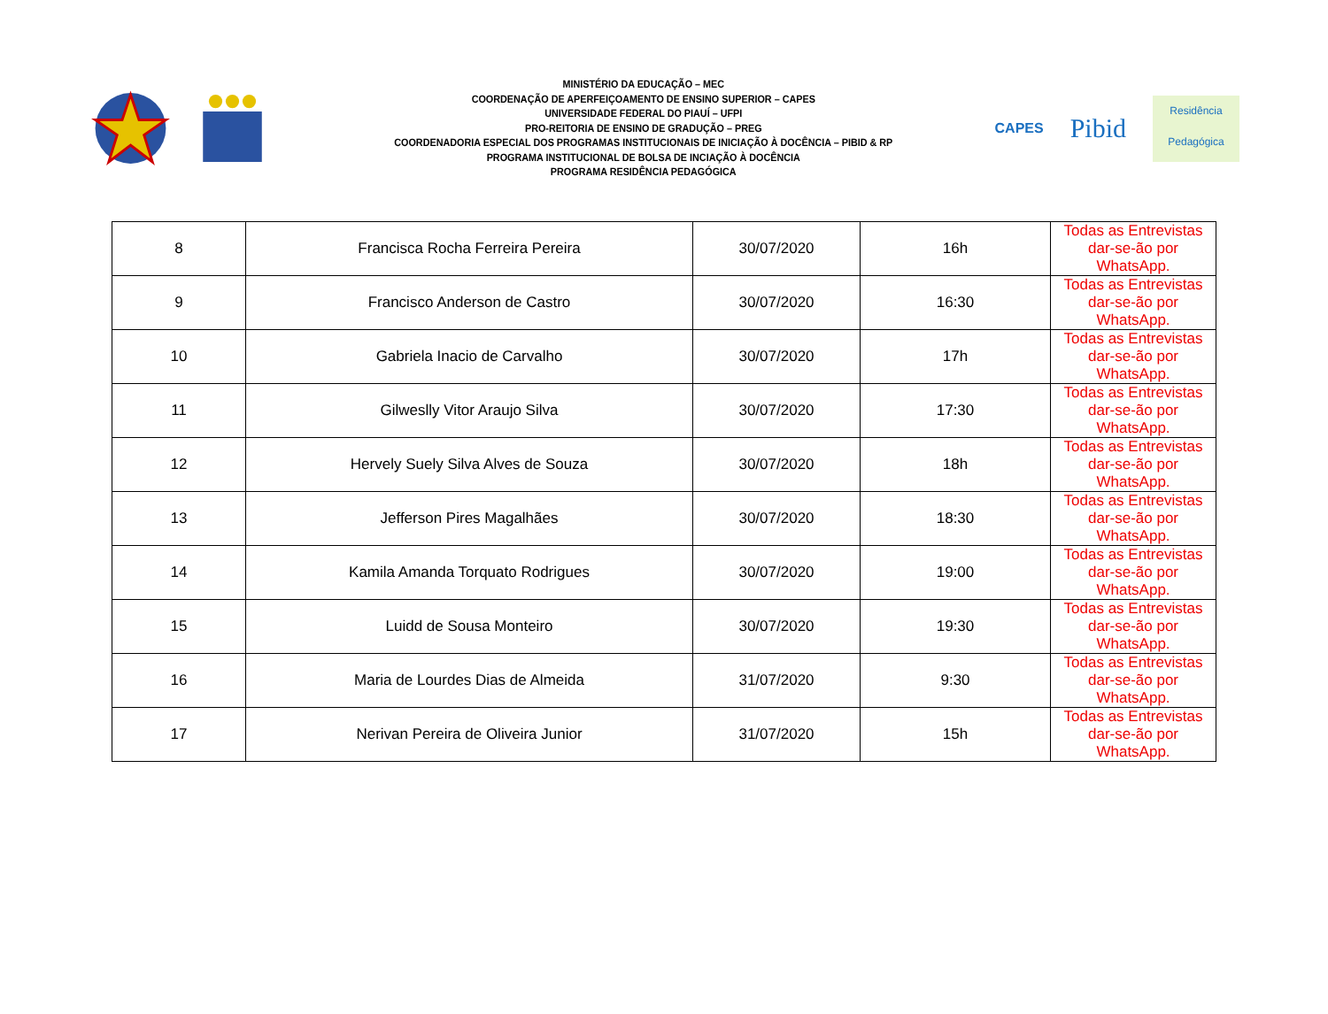MINISTÉRIO DA EDUCAÇÃO – MEC
COORDENAÇÃO DE APERFEIÇOAMENTO DE ENSINO SUPERIOR – CAPES
UNIVERSIDADE FEDERAL DO PIAUÍ – UFPI
PRO-REITORIA DE ENSINO DE GRADUÇÃO – PREG
COORDENADORIA ESPECIAL DOS PROGRAMAS INSTITUCIONAIS DE INICIAÇÃO À DOCÊNCIA – PIBID & RP
PROGRAMA INSTITUCIONAL DE BOLSA DE INCIAÇÃO À DOCÊNCIA
PROGRAMA RESIDÊNCIA PEDAGÓGICA
CAPES
Pibid
Residência
Pedagógica
| 8 | Francisca Rocha Ferreira Pereira | 30/07/2020 | 16h | Todas as Entrevistas dar-se-ão por WhatsApp. |
| 9 | Francisco Anderson de Castro | 30/07/2020 | 16:30 | Todas as Entrevistas dar-se-ão por WhatsApp. |
| 10 | Gabriela Inacio de Carvalho | 30/07/2020 | 17h | Todas as Entrevistas dar-se-ão por WhatsApp. |
| 11 | Gilweslly Vitor Araujo Silva | 30/07/2020 | 17:30 | Todas as Entrevistas dar-se-ão por WhatsApp. |
| 12 | Hervely Suely Silva Alves de Souza | 30/07/2020 | 18h | Todas as Entrevistas dar-se-ão por WhatsApp. |
| 13 | Jefferson Pires Magalhães | 30/07/2020 | 18:30 | Todas as Entrevistas dar-se-ão por WhatsApp. |
| 14 | Kamila Amanda Torquato Rodrigues | 30/07/2020 | 19:00 | Todas as Entrevistas dar-se-ão por WhatsApp. |
| 15 | Luidd de Sousa Monteiro | 30/07/2020 | 19:30 | Todas as Entrevistas dar-se-ão por WhatsApp. |
| 16 | Maria de Lourdes Dias de Almeida | 31/07/2020 | 9:30 | Todas as Entrevistas dar-se-ão por WhatsApp. |
| 17 | Nerivan Pereira de Oliveira Junior | 31/07/2020 | 15h | Todas as Entrevistas dar-se-ão por WhatsApp. |